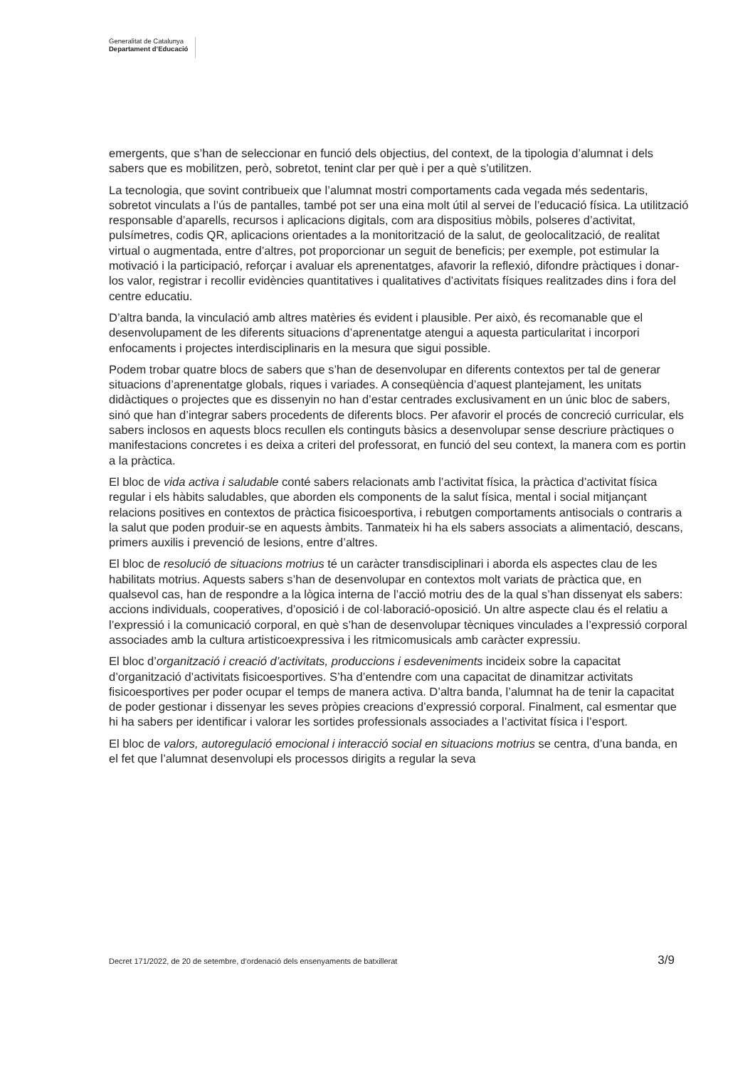Generalitat de Catalunya
Departament d’Educació
emergents, que s’han de seleccionar en funció dels objectius, del context, de la tipologia d’alumnat i dels sabers que es mobilitzen, però, sobretot, tenint clar per què i per a què s’utilitzen.
La tecnologia, que sovint contribueix que l’alumnat mostri comportaments cada vegada més sedentaris, sobretot vinculats a l’ús de pantalles, també pot ser una eina molt útil al servei de l’educació física. La utilització responsable d’aparells, recursos i aplicacions digitals, com ara dispositius mòbils, polseres d’activitat, pulsímetres, codis QR, aplicacions orientades a la monitorització de la salut, de geolocalització, de realitat virtual o augmentada, entre d’altres, pot proporcionar un seguit de beneficis; per exemple, pot estimular la motivació i la participació, reforçar i avaluar els aprenentatges, afavorir la reflexió, difondre pràctiques i donar-los valor, registrar i recollir evidències quantitatives i qualitatives d’activitats físiques realitzades dins i fora del centre educatiu.
D’altra banda, la vinculació amb altres matèries és evident i plausible. Per això, és recomanable que el desenvolupament de les diferents situacions d’aprenentatge atengui a aquesta particularitat i incorpori enfocaments i projectes interdisciplinaris en la mesura que sigui possible.
Podem trobar quatre blocs de sabers que s’han de desenvolupar en diferents contextos per tal de generar situacions d’aprenentatge globals, riques i variades. A conseqüència d’aquest plantejament, les unitats didàctiques o projectes que es dissenyin no han d’estar centrades exclusivament en un únic bloc de sabers, sinó que han d’integrar sabers procedents de diferents blocs. Per afavorir el procés de concreció curricular, els sabers inclosos en aquests blocs recullen els continguts bàsics a desenvolupar sense descriure pràctiques o manifestacions concretes i es deixa a criteri del professorat, en funció del seu context, la manera com es portin a la pràctica.
El bloc de vida activa i saludable conté sabers relacionats amb l’activitat física, la pràctica d’activitat física regular i els hàbits saludables, que aborden els components de la salut física, mental i social mitjançant relacions positives en contextos de pràctica fisicoesportiva, i rebutgen comportaments antisocials o contraris a la salut que poden produir-se en aquests àmbits. Tanmateix hi ha els sabers associats a alimentació, descans, primers auxilis i prevenció de lesions, entre d’altres.
El bloc de resolució de situacions motrius té un caràcter transdisciplinari i aborda els aspectes clau de les habilitats motrius. Aquests sabers s’han de desenvolupar en contextos molt variats de pràctica que, en qualsevol cas, han de respondre a la lògica interna de l’acció motriu des de la qual s’han dissenyat els sabers: accions individuals, cooperatives, d’oposició i de col·laboració-oposició. Un altre aspecte clau és el relatiu a l’expressió i la comunicació corporal, en què s’han de desenvolupar tècniques vinculades a l’expressió corporal associades amb la cultura artisticoexpressiva i les ritmicomusicals amb caràcter expressiu.
El bloc d’organització i creació d’activitats, produccions i esdeveniments incideix sobre la capacitat d’organització d’activitats fisicoesportives. S’ha d’entendre com una capacitat de dinamitzar activitats fisicoesportives per poder ocupar el temps de manera activa. D’altra banda, l’alumnat ha de tenir la capacitat de poder gestionar i dissenyar les seves pròpies creacions d’expressió corporal. Finalment, cal esmentar que hi ha sabers per identificar i valorar les sortides professionals associades a l’activitat física i l’esport.
El bloc de valors, autoregulació emocional i interacció social en situacions motrius se centra, d’una banda, en el fet que l’alumnat desenvolupi els processos dirigits a regular la seva
Decret 171/2022, de 20 de setembre, d’ordenació dels ensenyaments de batxillerat 3/9